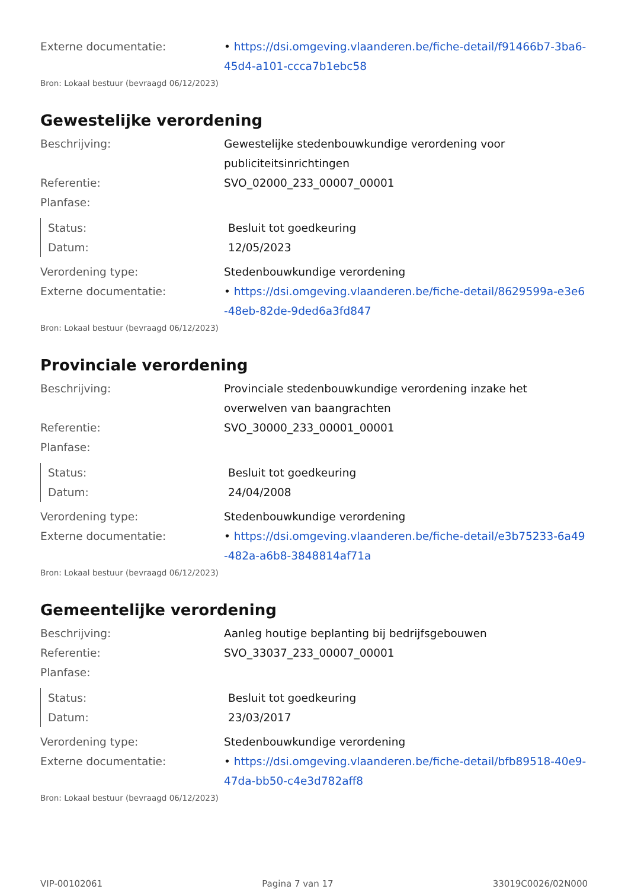Externe documentatie: • https://dsi.omgeving.vlaanderen.be/fiche-detail/f91466b7-3ba6-45d4-a101-ccca7b1ebc58
Bron: Lokaal bestuur (bevraagd 06/12/2023)
Gewestelijke verordening
Beschrijving: Gewestelijke stedenbouwkundige verordening voor publiciteitsinrichtingen
Referentie: SVO_02000_233_00007_00001
Planfase:
Status: Besluit tot goedkeuring
Datum: 12/05/2023
Verordening type: Stedenbouwkundige verordening
Externe documentatie: • https://dsi.omgeving.vlaanderen.be/fiche-detail/8629599a-e3e6-48eb-82de-9ded6a3fd847
Bron: Lokaal bestuur (bevraagd 06/12/2023)
Provinciale verordening
Beschrijving: Provinciale stedenbouwkundige verordening inzake het overwelven van baangrachten
Referentie: SVO_30000_233_00001_00001
Planfase:
Status: Besluit tot goedkeuring
Datum: 24/04/2008
Verordening type: Stedenbouwkundige verordening
Externe documentatie: • https://dsi.omgeving.vlaanderen.be/fiche-detail/e3b75233-6a49-482a-a6b8-3848814af71a
Bron: Lokaal bestuur (bevraagd 06/12/2023)
Gemeentelijke verordening
Beschrijving: Aanleg houtige beplanting bij bedrijfsgebouwen
Referentie: SVO_33037_233_00007_00001
Planfase:
Status: Besluit tot goedkeuring
Datum: 23/03/2017
Verordening type: Stedenbouwkundige verordening
Externe documentatie: • https://dsi.omgeving.vlaanderen.be/fiche-detail/bfb89518-40e9-47da-bb50-c4e3d782aff8
Bron: Lokaal bestuur (bevraagd 06/12/2023)
VIP-00102061 Pagina 7 van 17 33019C0026/02N000